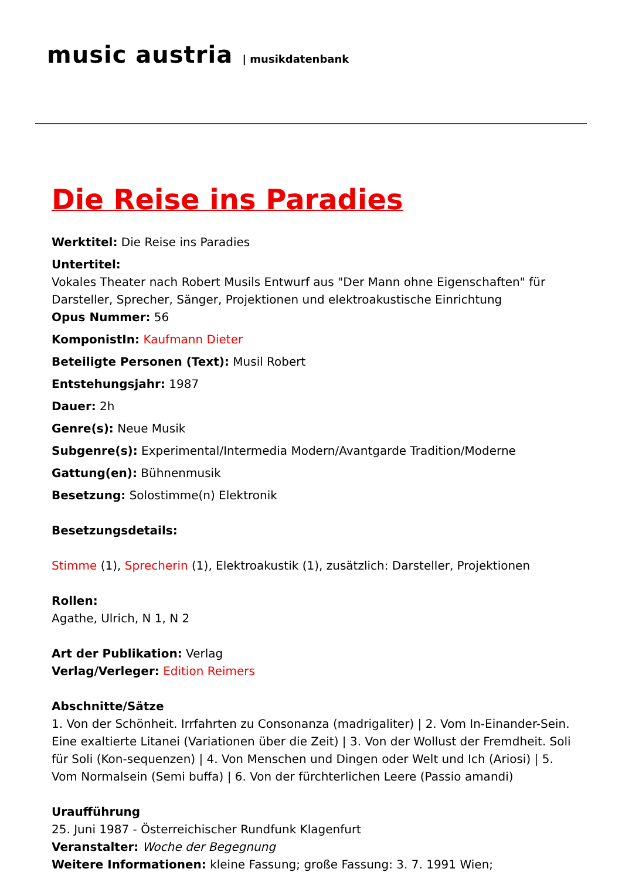music austria | musikdatenbank
Die Reise ins Paradies
Werktitel: Die Reise ins Paradies
Untertitel:
Vokales Theater nach Robert Musils Entwurf aus "Der Mann ohne Eigenschaften" für Darsteller, Sprecher, Sänger, Projektionen und elektroakustische Einrichtung
Opus Nummer: 56
KomponistIn: Kaufmann Dieter
Beteiligte Personen (Text): Musil Robert
Entstehungsjahr: 1987
Dauer: 2h
Genre(s): Neue Musik
Subgenre(s): Experimental/Intermedia Modern/Avantgarde Tradition/Moderne
Gattung(en): Bühnenmusik
Besetzung: Solostimme(n) Elektronik
Besetzungsdetails:
Stimme (1), Sprecherin (1), Elektroakustik (1), zusätzlich: Darsteller, Projektionen
Rollen:
Agathe, Ulrich, N 1, N 2
Art der Publikation: Verlag
Verlag/Verleger: Edition Reimers
Abschnitte/Sätze
1. Von der Schönheit. Irrfahrten zu Consonanza (madrigaliter) | 2. Vom In-Einander-Sein. Eine exaltierte Litanei (Variationen über die Zeit) | 3. Von der Wollust der Fremdheit. Soli für Soli (Kon-sequenzen) | 4. Von Menschen und Dingen oder Welt und Ich (Ariosi) | 5. Vom Normalsein (Semi buffa) | 6. Von der fürchterlichen Leere (Passio amandi)
Uraufführung
25. Juni 1987 - Österreichischer Rundfunk Klagenfurt
Veranstalter: Woche der Begegnung
Weitere Informationen: kleine Fassung; große Fassung: 3. 7. 1991 Wien;